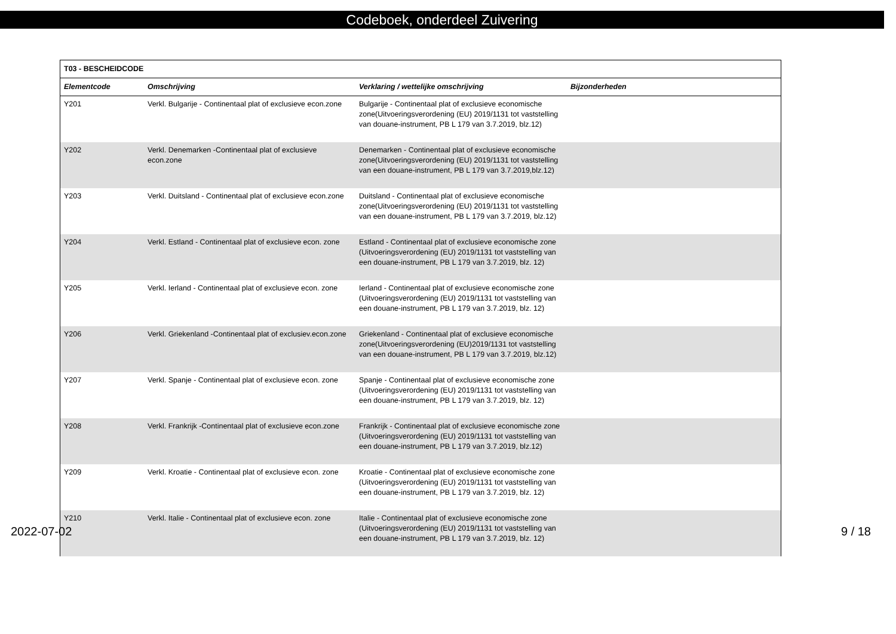Codeboek, onderdeel Zuivering
| T03 - BESCHEIDCODE | | | |
| --- | --- | --- | --- |
| Elementcode | Omschrijving | Verklaring / wettelijke omschrijving | Bijzonderheden |
| Y201 | Verkl. Bulgarije - Continentaal plat of exclusieve econ.zone | Bulgarije - Continentaal plat of exclusieve economische zone(Uitvoeringsverordening (EU) 2019/1131 tot vaststelling van douane-instrument, PB L 179 van 3.7.2019, blz.12) | |
| Y202 | Verkl. Denemarken -Continentaal plat of exclusieve econ.zone | Denemarken - Continentaal plat of exclusieve economische zone(Uitvoeringsverordening (EU) 2019/1131 tot vaststelling van een douane-instrument, PB L 179 van 3.7.2019,blz.12) | |
| Y203 | Verkl. Duitsland - Continentaal plat of exclusieve econ.zone | Duitsland - Continentaal plat of exclusieve economische zone(Uitvoeringsverordening (EU) 2019/1131 tot vaststelling van een douane-instrument, PB L 179 van 3.7.2019, blz.12) | |
| Y204 | Verkl. Estland - Continentaal plat of exclusieve econ. zone | Estland - Continentaal plat of exclusieve economische zone (Uitvoeringsverordening (EU) 2019/1131 tot vaststelling van een douane-instrument, PB L 179 van 3.7.2019, blz. 12) | |
| Y205 | Verkl. Ierland - Continentaal plat of exclusieve econ. zone | Ierland - Continentaal plat of exclusieve economische zone (Uitvoeringsverordening (EU) 2019/1131 tot vaststelling van een douane-instrument, PB L 179 van 3.7.2019, blz. 12) | |
| Y206 | Verkl. Griekenland -Continentaal plat of exclusiev.econ.zone | Griekenland - Continentaal plat of exclusieve economische zone(Uitvoeringsverordening (EU)2019/1131 tot vaststelling van een douane-instrument, PB L 179 van 3.7.2019, blz.12) | |
| Y207 | Verkl. Spanje - Continentaal plat of exclusieve econ. zone | Spanje - Continentaal plat of exclusieve economische zone (Uitvoeringsverordening (EU) 2019/1131 tot vaststelling van een douane-instrument, PB L 179 van 3.7.2019, blz. 12) | |
| Y208 | Verkl. Frankrijk -Continentaal plat of exclusieve econ.zone | Frankrijk - Continentaal plat of exclusieve economische zone (Uitvoeringsverordening (EU) 2019/1131 tot vaststelling van een douane-instrument, PB L 179 van 3.7.2019, blz.12) | |
| Y209 | Verkl. Kroatie - Continentaal plat of exclusieve econ. zone | Kroatie - Continentaal plat of exclusieve economische zone (Uitvoeringsverordening (EU) 2019/1131 tot vaststelling van een douane-instrument, PB L 179 van 3.7.2019, blz. 12) | |
| Y210 | Verkl. Italie - Continentaal plat of exclusieve econ. zone | Italie - Continentaal plat of exclusieve economische zone (Uitvoeringsverordening (EU) 2019/1131 tot vaststelling van een douane-instrument, PB L 179 van 3.7.2019, blz. 12) | |
2022-07-02 9 / 18